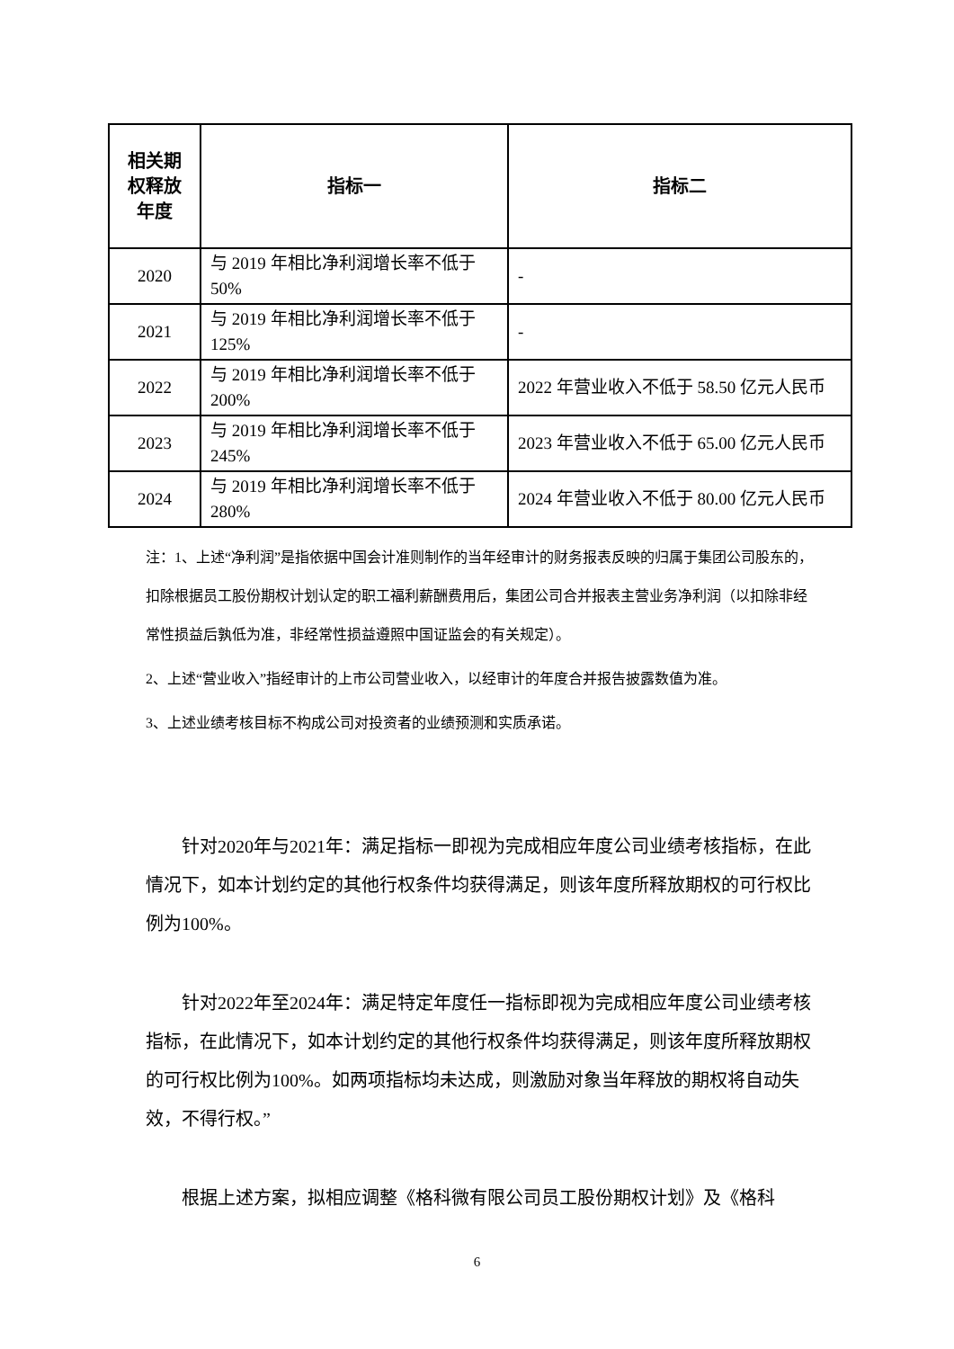| 相关期 权释放 年度 | 指标一 | 指标二 |
| --- | --- | --- |
| 2020 | 与 2019 年相比净利润增长率不低于 50% | - |
| 2021 | 与 2019 年相比净利润增长率不低于 125% | - |
| 2022 | 与 2019 年相比净利润增长率不低于 200% | 2022 年营业收入不低于 58.50 亿元人民币 |
| 2023 | 与 2019 年相比净利润增长率不低于 245% | 2023 年营业收入不低于 65.00 亿元人民币 |
| 2024 | 与 2019 年相比净利润增长率不低于 280% | 2024 年营业收入不低于 80.00 亿元人民币 |
注：1、上述“净利润”是指依据中国会计准则制作的当年经审计的财务报表反映的归属于集团公司股东的，扣除根据员工股份期权计划认定的职工福利薪酬费用后，集团公司合并报表主营业务净利润（以扣除非经常性损益后孰低为准，非经常性损益遵照中国证监会的有关规定）。
2、上述“营业收入”指经审计的上市公司营业收入，以经审计的年度合并报告披露数值为准。
3、上述业绩考核目标不构成公司对投资者的业绩预测和实质承诺。
针对2020年与2021年：满足指标一即视为完成相应年度公司业绩考核指标，在此情况下，如本计划约定的其他行权条件均获得满足，则该年度所释放期权的可行权比例为100%。
针对2022年至2024年：满足特定年度任一指标即视为完成相应年度公司业绩考核指标，在此情况下，如本计划约定的其他行权条件均获得满足，则该年度所释放期权的可行权比例为100%。如两项指标均未达成，则激励对象当年释放的期权将自动失效，不得行权。”
根据上述方案，拟相应调整《格科微有限公司员工股份期权计划》及《格科
6